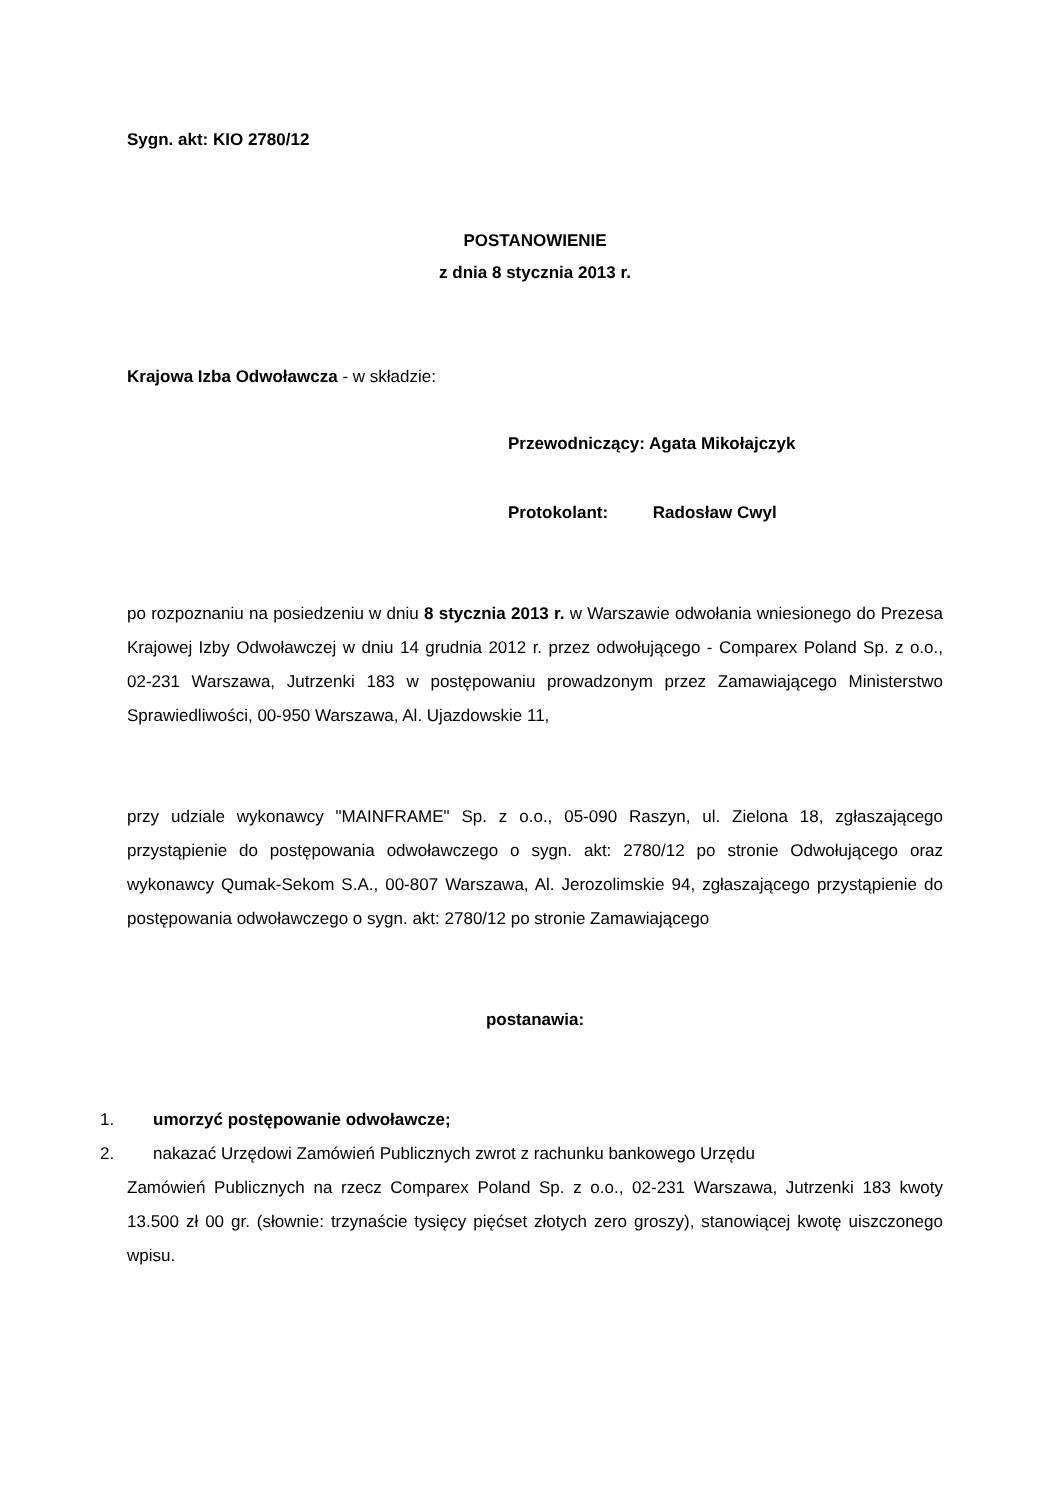Sygn. akt: KIO 2780/12
POSTANOWIENIE
z dnia 8 stycznia 2013 r.
Krajowa Izba Odwoławcza - w składzie:
Przewodniczący: Agata Mikołajczyk
Protokolant: Radosław Cwyl
po rozpoznaniu na posiedzeniu w dniu 8 stycznia 2013 r. w Warszawie odwołania wniesionego do Prezesa Krajowej Izby Odwoławczej w dniu 14 grudnia 2012 r. przez odwołującego - Comparex Poland Sp. z o.o., 02-231 Warszawa, Jutrzenki 183 w postępowaniu prowadzonym przez Zamawiającego Ministerstwo Sprawiedliwości, 00-950 Warszawa, Al. Ujazdowskie 11,
przy udziale wykonawcy "MAINFRAME" Sp. z o.o., 05-090 Raszyn, ul. Zielona 18, zgłaszającego przystąpienie do postępowania odwoławczego o sygn. akt: 2780/12 po stronie Odwołującego oraz wykonawcy Qumak-Sekom S.A., 00-807 Warszawa, Al. Jerozolimskie 94, zgłaszającego przystąpienie do postępowania odwoławczego o sygn. akt: 2780/12 po stronie Zamawiającego
postanawia:
1. umorzyć postępowanie odwoławcze;
2. nakazać Urzędowi Zamówień Publicznych zwrot z rachunku bankowego Urzędu
Zamówień Publicznych na rzecz Comparex Poland Sp. z o.o., 02-231 Warszawa, Jutrzenki 183 kwoty 13.500 zł 00 gr. (słownie: trzynaście tysięcy pięćset złotych zero groszy), stanowiącej kwotę uiszczonego wpisu.